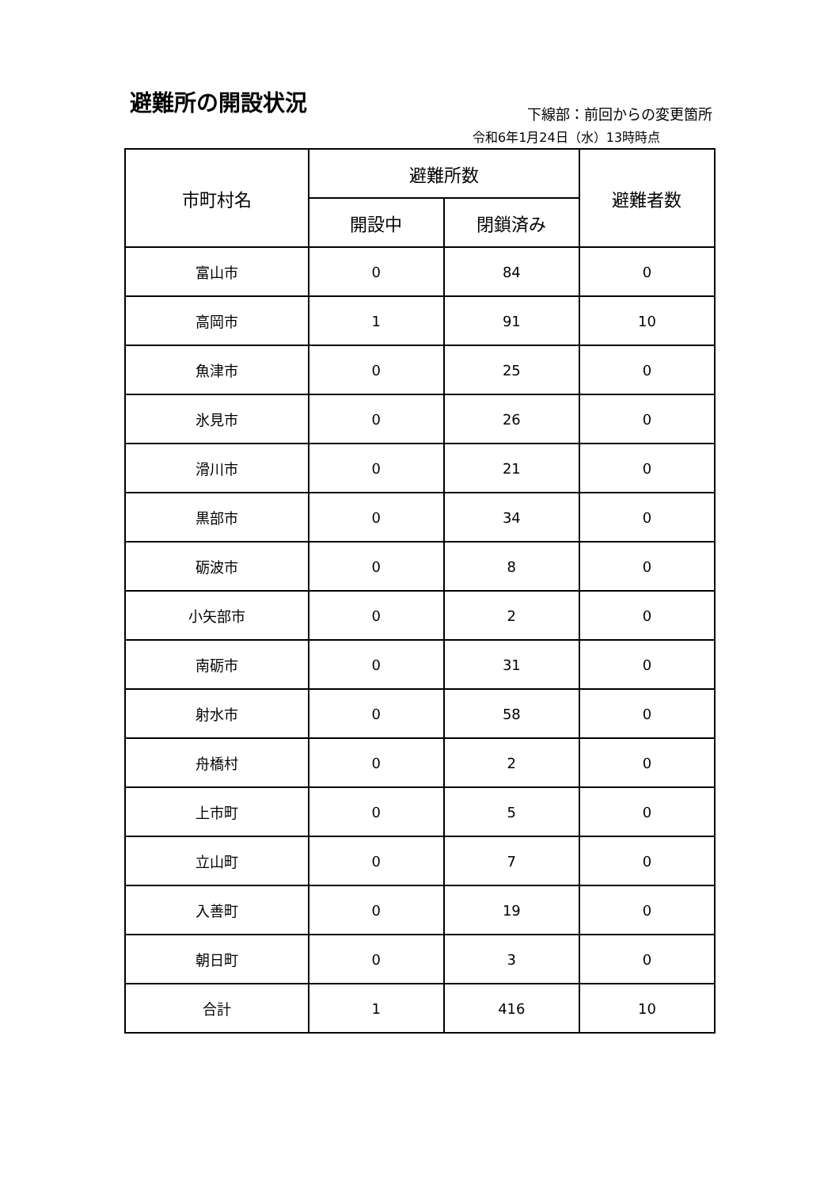避難所の開設状況 下線部：前回からの変更箇所
令和6年1月24日（水）13時時点
| 市町村名 | 避難所数 | | 避難者数 |
| --- | --- | --- | --- |
| | 開設中 | 閉鎖済み | |
| 富山市 | 0 | 84 | 0 |
| 高岡市 | 1 | 91 | 10 |
| 魚津市 | 0 | 25 | 0 |
| 氷見市 | 0 | 26 | 0 |
| 滑川市 | 0 | 21 | 0 |
| 黒部市 | 0 | 34 | 0 |
| 砺波市 | 0 | 8 | 0 |
| 小矢部市 | 0 | 2 | 0 |
| 南砺市 | 0 | 31 | 0 |
| 射水市 | 0 | 58 | 0 |
| 舟橋村 | 0 | 2 | 0 |
| 上市町 | 0 | 5 | 0 |
| 立山町 | 0 | 7 | 0 |
| 入善町 | 0 | 19 | 0 |
| 朝日町 | 0 | 3 | 0 |
| 合計 | 1 | 416 | 10 |